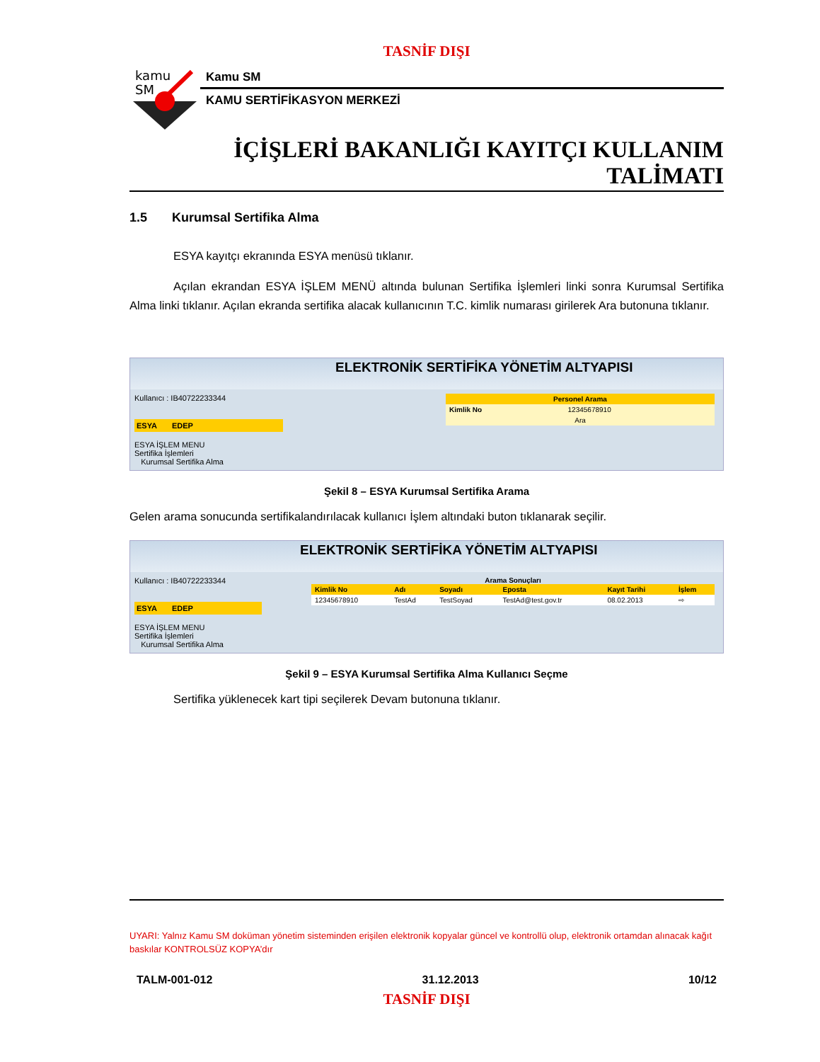TASNİF DIŞI
kamu
SM
Kamu SM
KAMU SERTİFİKASYON MERKEZİ
İÇİŞLERİ BAKANLIĞI KAYITÇI KULLANIM
TALİMATI
1.5 Kurumsal Sertifika Alma
ESYA kayıtçı ekranında ESYA menüsü tıklanır.
Açılan ekrandan ESYA İŞLEM MENÜ altında bulunan Sertifika İşlemleri linki sonra Kurumsal Sertifika Alma linki tıklanır. Açılan ekranda sertifika alacak kullanıcının T.C. kimlik numarası girilerek Ara butonuna tıklanır.
ELEKTRONİK SERTİFİKA YÖNETİM ALTYAPISI
Kullanıcı : IB40722233344
ESYA EDEP
ESYA İŞLEM MENU
Sertifika İşlemleri
Kurumsal Sertifika Alma
| Personel Arama | |
| --- | --- |
| Kimlik No | 12345678910 |
| Ara | |
Şekil 8 – ESYA Kurumsal Sertifika Arama
Gelen arama sonucunda sertifikalandırılacak kullanıcı İşlem altındaki buton tıklanarak seçilir.
ELEKTRONİK SERTİFİKA YÖNETİM ALTYAPISI
Kullanıcı : IB40722233344
ESYA EDEP
ESYA İŞLEM MENU
Sertifika İşlemleri
Kurumsal Sertifika Alma
Arama Sonuçları
| Kimlik No | Adı | Soyadı | Eposta | Kayıt Tarihi | İşlem |
| --- | --- | --- | --- | --- | --- |
| 12345678910 | TestAd | TestSoyad | TestAd@test.gov.tr | 08.02.2013 | ⇨ |
Şekil 9 – ESYA Kurumsal Sertifika Alma Kullanıcı Seçme
Sertifika yüklenecek kart tipi seçilerek Devam butonuna tıklanır.
UYARI: Yalnız Kamu SM doküman yönetim sisteminden erişilen elektronik kopyalar güncel ve kontrollü olup, elektronik ortamdan alınacak kağıt baskılar KONTROLSÜZ KOPYA’dır
TALM-001-012 31.12.2013 10/12
TASNİF DIŞI